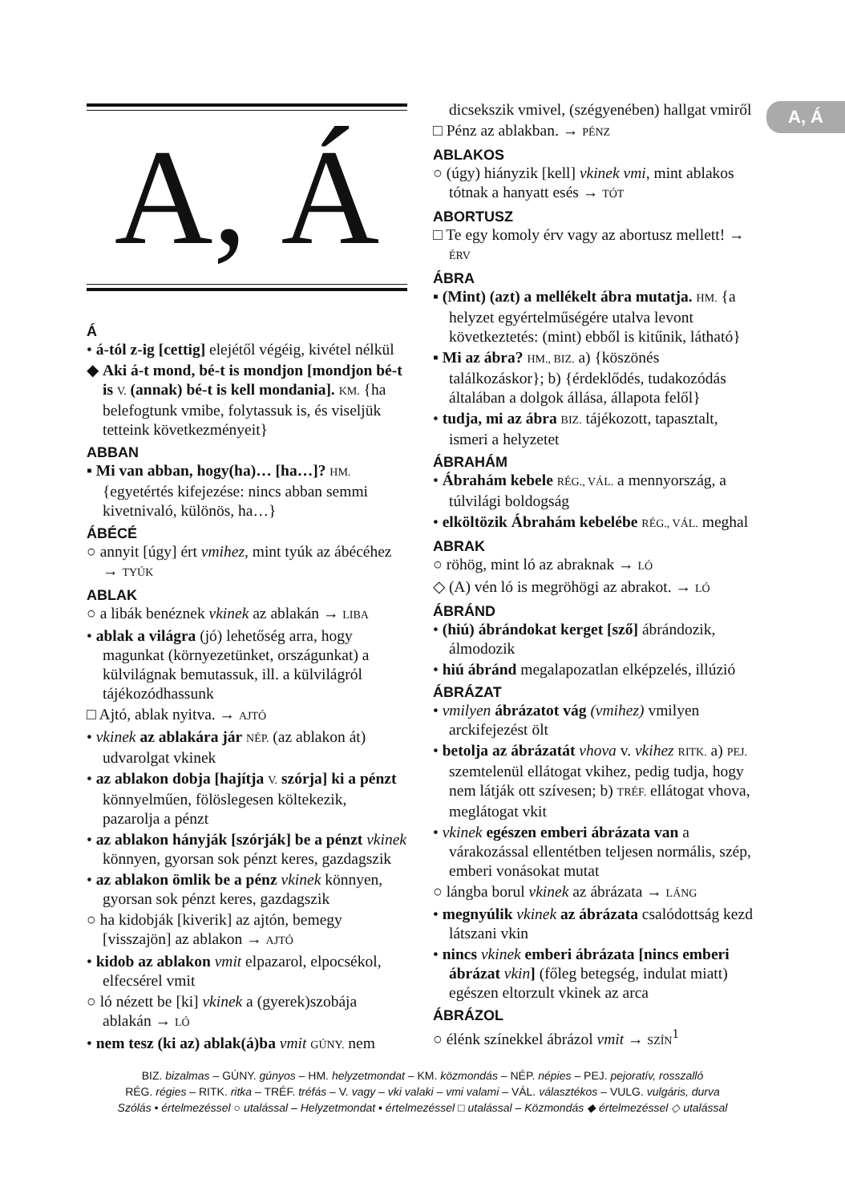A, Á
A, Á
Á
• á-tól z-ig [cettig] elejétől végéig, kivétel nélkül
◆ Aki á-t mond, bé-t is mondjon [mondjon bé-t is V. (annak) bé-t is kell mondania]. KM. {ha belefogtunk vmibe, folytassuk is, és viseljük tetteink következményeit}
ABBAN
▪ Mi van abban, hogy(ha)… [ha…]? HM. {egyetértés kifejezése: nincs abban semmi kivetnivaló, különös, ha…}
ÁBÉCÉ
○ annyit [úgy] ért vmihez, mint tyúk az ábécéhez → TYÚK
ABLAK
○ a libák benéznek vkinek az ablakán → LIBA
• ablak a világra (jó) lehetőség arra, hogy magunkat (környezetünket, országunkat) a külvilágnak bemutassuk, ill. a külvilágról tájékozódhassunk
□ Ajtó, ablak nyitva. → AJTÓ
• vkinek az ablakára jár NÉP. (az ablakon át) udvarolgat vkinek
• az ablakon dobja [hajítja V. szórja] ki a pénzt könnyelműen, fölöslegesen költekezik, pazarolja a pénzt
• az ablakon hányják [szórják] be a pénzt vkinek könnyen, gyorsan sok pénzt keres, gazdagszik
• az ablakon ömlik be a pénz vkinek könnyen, gyorsan sok pénzt keres, gazdagszik
○ ha kidobják [kiverik] az ajtón, bemegy [visszajön] az ablakon → AJTÓ
• kidob az ablakon vmit elpazarol, elpocsékol, elfecsérel vmit
○ ló nézett be [ki] vkinek a (gyerek)szobája ablakán → LÓ
• nem tesz (ki az) ablak(á)ba vmit GÚNY. nem
dicsekszik vmivel, (szégyenében) hallgat vmiről
□ Pénz az ablakban. → PÉNZ
ABLAKOS
○ (úgy) hiányzik [kell] vkinek vmi, mint ablakos tótnak a hanyatt esés → TÓT
ABORTUSZ
□ Te egy komoly érv vagy az abortusz mellett! → ÉRV
ÁBRA
▪ (Mint) (azt) a mellékelt ábra mutatja. HM. {a helyzet egyértelműségére utalva levont következtetés: (mint) ebből is kitűnik, látható}
▪ Mi az ábra? HM., BIZ. a) {köszönés találkozáskor}; b) {érdeklődés, tudakozódás általában a dolgok állása, állapota felől}
• tudja, mi az ábra BIZ. tájékozott, tapasztalt, ismeri a helyzetet
ÁBRAHÁM
• Ábrahám kebele RÉG., VÁL. a mennyország, a túlvilági boldogság
• elköltözik Ábrahám kebelébe RÉG., VÁL. meghal
ABRAK
○ röhög, mint ló az abraknak → LÓ
◇ (A) vén ló is megröhögi az abrakot. → LÓ
ÁBRÁND
• (hiú) ábrándokat kerget [sző] ábrándozik, álmodozik
• hiú ábránd megalapozatlan elképzelés, illúzió
ÁBRÁZAT
• vmilyen ábrázatot vág (vmihez) vmilyen arckifejezést ölt
• betolja az ábrázatát vhova v. vkihez RITK. a) PEJ. szemtelenül ellátogat vkihez, pedig tudja, hogy nem látják ott szívesen; b) TRÉF. ellátogat vhova, meglátogat vkit
• vkinek egészen emberi ábrázata van a várakozással ellentétben teljesen normális, szép, emberi vonásokat mutat
○ lángba borul vkinek az ábrázata → LÁNG
• megnyúlik vkinek az ábrázata csalódottság kezd látszani vkin
• nincs vkinek emberi ábrázata [nincs emberi ábrázat vkin] (főleg betegség, indulat miatt) egészen eltorzult vkinek az arca
ÁBRÁZOL
○ élénk színekkel ábrázol vmit → SZÍN<sup>1</sup>
BIZ. bizalmas – GÚNY. gúnyos – HM. helyzetmondat – KM. közmondás – NÉP. népies – PEJ. pejoratív, rosszalló
RÉG. régies – RITK. ritka – TRÉF. tréfás – V. vagy – vki valaki – vmi valami – VÁL. választékos – VULG. vulgáris, durva
Szólás • értelmezéssel ○ utalással – Helyzetmondat ▪ értelmezéssel □ utalással – Közmondás ◆ értelmezéssel ◇ utalással